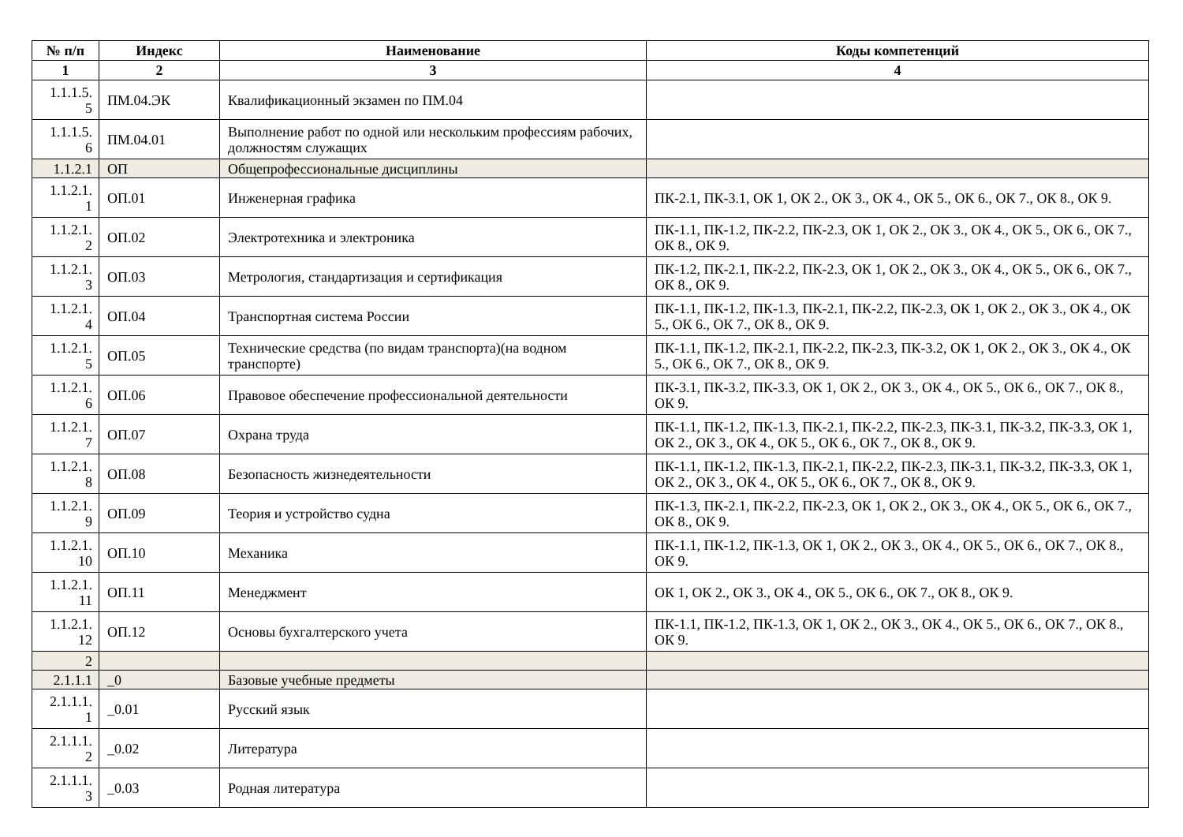| № п/п | Индекс | Наименование | Коды компетенций |
| --- | --- | --- | --- |
| 1 | 2 | 3 | 4 |
| 1.1.1.5. 5 | ПМ.04.ЭК | Квалификационный экзамен по ПМ.04 | |
| 1.1.1.5. 6 | ПМ.04.01 | Выполнение работ по одной или нескольким профессиям рабочих, должностям служащих | |
| 1.1.2.1 | ОП | Общепрофессиональные дисциплины | |
| 1.1.2.1. 1 | ОП.01 | Инженерная графика | ПК-2.1, ПК-3.1, ОК 1, ОК 2., ОК 3., ОК 4., ОК 5., ОК 6., ОК 7., ОК 8., ОК 9. |
| 1.1.2.1. 2 | ОП.02 | Электротехника и электроника | ПК-1.1, ПК-1.2, ПК-2.2, ПК-2.3, ОК 1, ОК 2., ОК 3., ОК 4., ОК 5., ОК 6., ОК 7., ОК 8., ОК 9. |
| 1.1.2.1. 3 | ОП.03 | Метрология, стандартизация и сертификация | ПК-1.2, ПК-2.1, ПК-2.2, ПК-2.3, ОК 1, ОК 2., ОК 3., ОК 4., ОК 5., ОК 6., ОК 7., ОК 8., ОК 9. |
| 1.1.2.1. 4 | ОП.04 | Транспортная система России | ПК-1.1, ПК-1.2, ПК-1.3, ПК-2.1, ПК-2.2, ПК-2.3, ОК 1, ОК 2., ОК 3., ОК 4., ОК 5., ОК 6., ОК 7., ОК 8., ОК 9. |
| 1.1.2.1. 5 | ОП.05 | Технические средства (по видам транспорта)(на водном транспорте) | ПК-1.1, ПК-1.2, ПК-2.1, ПК-2.2, ПК-2.3, ПК-3.2, ОК 1, ОК 2., ОК 3., ОК 4., ОК 5., ОК 6., ОК 7., ОК 8., ОК 9. |
| 1.1.2.1. 6 | ОП.06 | Правовое обеспечение профессиональной деятельности | ПК-3.1, ПК-3.2, ПК-3.3, ОК 1, ОК 2., ОК 3., ОК 4., ОК 5., ОК 6., ОК 7., ОК 8., ОК 9. |
| 1.1.2.1. 7 | ОП.07 | Охрана труда | ПК-1.1, ПК-1.2, ПК-1.3, ПК-2.1, ПК-2.2, ПК-2.3, ПК-3.1, ПК-3.2, ПК-3.3, ОК 1, ОК 2., ОК 3., ОК 4., ОК 5., ОК 6., ОК 7., ОК 8., ОК 9. |
| 1.1.2.1. 8 | ОП.08 | Безопасность жизнедеятельности | ПК-1.1, ПК-1.2, ПК-1.3, ПК-2.1, ПК-2.2, ПК-2.3, ПК-3.1, ПК-3.2, ПК-3.3, ОК 1, ОК 2., ОК 3., ОК 4., ОК 5., ОК 6., ОК 7., ОК 8., ОК 9. |
| 1.1.2.1. 9 | ОП.09 | Теория и устройство судна | ПК-1.3, ПК-2.1, ПК-2.2, ПК-2.3, ОК 1, ОК 2., ОК 3., ОК 4., ОК 5., ОК 6., ОК 7., ОК 8., ОК 9. |
| 1.1.2.1. 10 | ОП.10 | Механика | ПК-1.1, ПК-1.2, ПК-1.3, ОК 1, ОК 2., ОК 3., ОК 4., ОК 5., ОК 6., ОК 7., ОК 8., ОК 9. |
| 1.1.2.1. 11 | ОП.11 | Менеджмент | ОК 1, ОК 2., ОК 3., ОК 4., ОК 5., ОК 6., ОК 7., ОК 8., ОК 9. |
| 1.1.2.1. 12 | ОП.12 | Основы бухгалтерского учета | ПК-1.1, ПК-1.2, ПК-1.3, ОК 1, ОК 2., ОК 3., ОК 4., ОК 5., ОК 6., ОК 7., ОК 8., ОК 9. |
| 2 | | | |
| 2.1.1.1 | _0 | Базовые учебные предметы | |
| 2.1.1.1. 1 | _0.01 | Русский язык | |
| 2.1.1.1. 2 | _0.02 | Литература | |
| 2.1.1.1. 3 | _0.03 | Родная литература | |